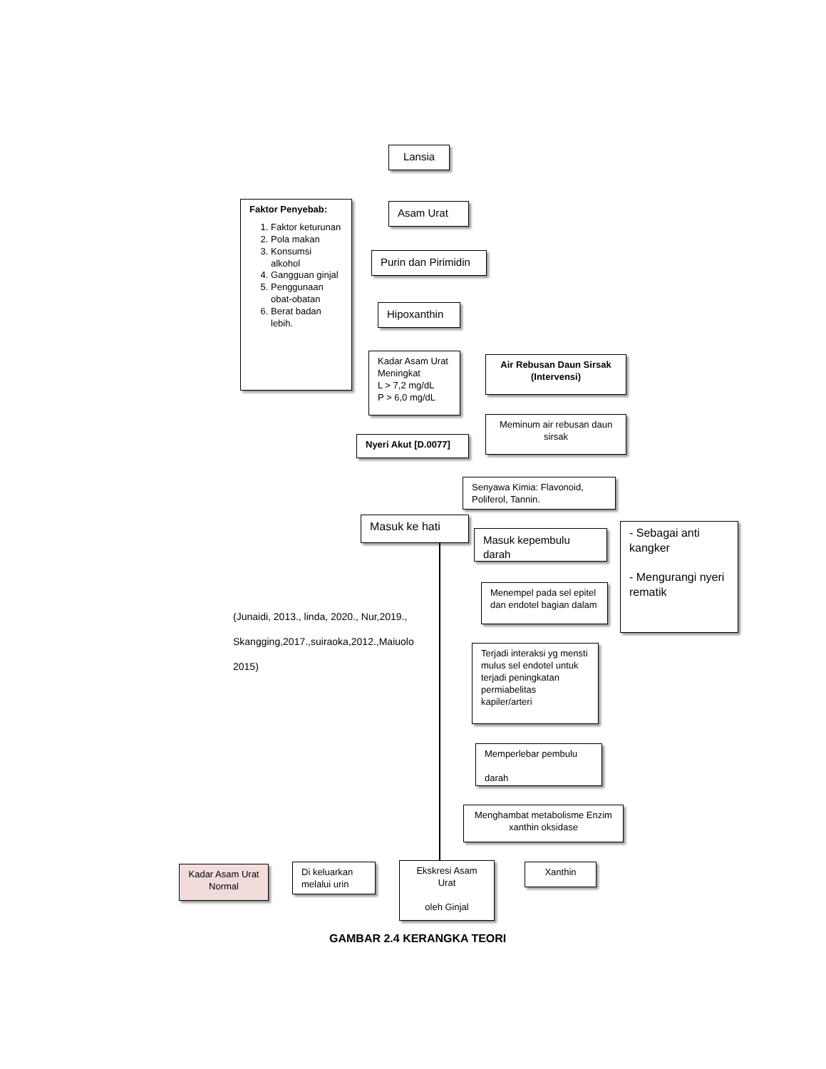Lansia
Faktor Penyebab:
1. Faktor keturunan
2. Pola makan
3. Konsumsi alkohol
4. Gangguan ginjal
5. Penggunaan obat-obatan
6. Berat badan lebih.
Asam Urat
Purin dan Pirimidin
Hipoxanthin
Kadar Asam Urat Meningkat
L > 7,2 mg/dL
P > 6,0 mg/dL
Air Rebusan Daun Sirsak (Intervensi)
Nyeri Akut [D.0077]
Meminum air rebusan daun sirsak
Senyawa Kimia: Flavonoid, Poliferol, Tannin.
Masuk ke hati
Masuk kepembulu darah
- Sebagai anti kangker
- Mengurangi nyeri rematik
Menempel pada sel epitel dan endotel bagian dalam
(Junaidi, 2013., linda, 2020., Nur,2019.,
Skangging,2017.,suiraoka,2012.,Maiuolo
2015)
Terjadi interaksi yg mensti mulus sel endotel untuk terjadi peningkatan permiabelitas kapiler/arteri
Memperlebar pembulu
darah
Menghambat metabolisme Enzim xanthin oksidase
Kadar Asam Urat Normal
Di keluarkan melalui urin
Ekskresi Asam Urat
oleh Ginjal
Xanthin
GAMBAR 2.4 KERANGKA TEORI